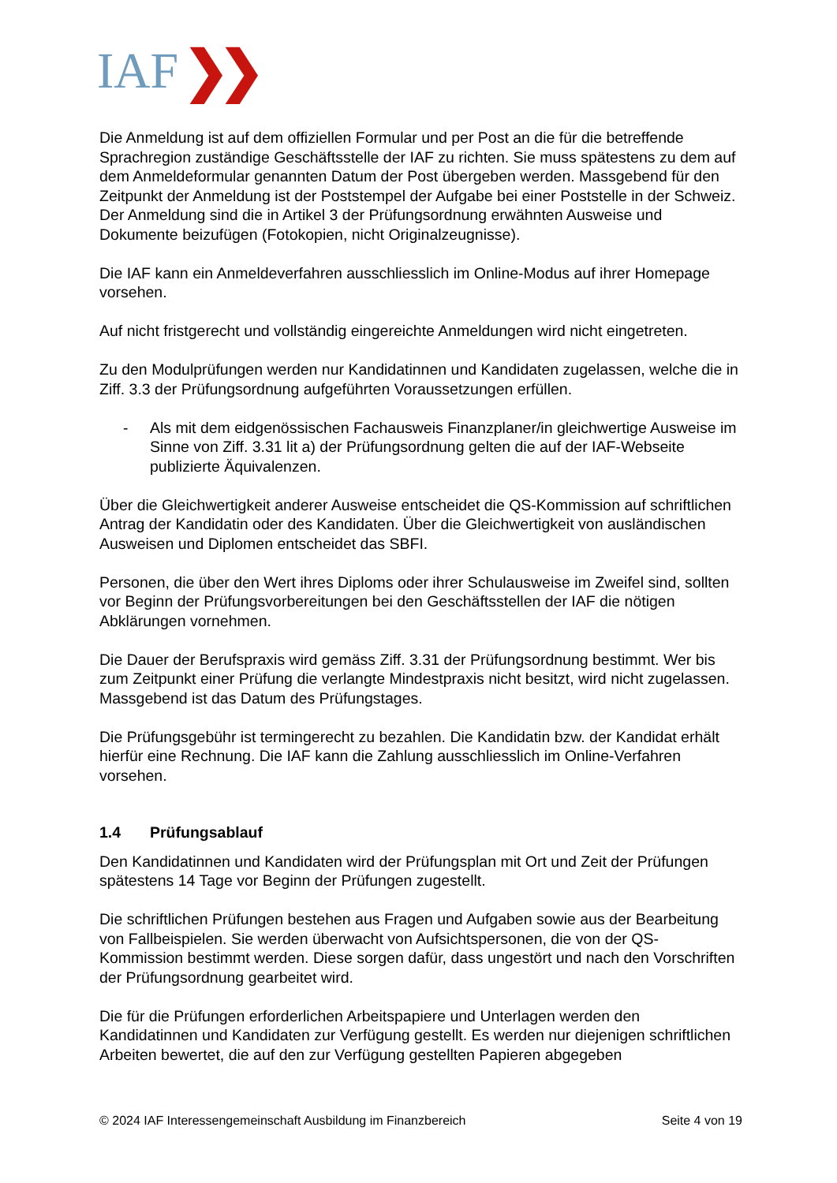IAF ❯❯
Die Anmeldung ist auf dem offiziellen Formular und per Post an die für die betreffende Sprachregion zuständige Geschäftsstelle der IAF zu richten. Sie muss spätestens zu dem auf dem Anmeldeformular genannten Datum der Post übergeben werden. Massgebend für den Zeitpunkt der Anmeldung ist der Poststempel der Aufgabe bei einer Poststelle in der Schweiz. Der Anmeldung sind die in Artikel 3 der Prüfungsordnung erwähnten Ausweise und Dokumente beizufügen (Fotokopien, nicht Originalzeugnisse).
Die IAF kann ein Anmeldeverfahren ausschliesslich im Online-Modus auf ihrer Homepage vorsehen.
Auf nicht fristgerecht und vollständig eingereichte Anmeldungen wird nicht eingetreten.
Zu den Modulprüfungen werden nur Kandidatinnen und Kandidaten zugelassen, welche die in Ziff. 3.3 der Prüfungsordnung aufgeführten Voraussetzungen erfüllen.
- Als mit dem eidgenössischen Fachausweis Finanzplaner/in gleichwertige Ausweise im Sinne von Ziff. 3.31 lit a) der Prüfungsordnung gelten die auf der IAF-Webseite publizierte Äquivalenzen.
Über die Gleichwertigkeit anderer Ausweise entscheidet die QS-Kommission auf schriftlichen Antrag der Kandidatin oder des Kandidaten. Über die Gleichwertigkeit von ausländischen Ausweisen und Diplomen entscheidet das SBFI.
Personen, die über den Wert ihres Diploms oder ihrer Schulausweise im Zweifel sind, sollten vor Beginn der Prüfungsvorbereitungen bei den Geschäftsstellen der IAF die nötigen Abklärungen vornehmen.
Die Dauer der Berufspraxis wird gemäss Ziff. 3.31 der Prüfungsordnung bestimmt. Wer bis zum Zeitpunkt einer Prüfung die verlangte Mindestpraxis nicht besitzt, wird nicht zugelassen. Massgebend ist das Datum des Prüfungstages.
Die Prüfungsgebühr ist termingerecht zu bezahlen. Die Kandidatin bzw. der Kandidat erhält hierfür eine Rechnung. Die IAF kann die Zahlung ausschliesslich im Online-Verfahren vorsehen.
1.4 Prüfungsablauf
Den Kandidatinnen und Kandidaten wird der Prüfungsplan mit Ort und Zeit der Prüfungen spätestens 14 Tage vor Beginn der Prüfungen zugestellt.
Die schriftlichen Prüfungen bestehen aus Fragen und Aufgaben sowie aus der Bearbeitung von Fallbeispielen. Sie werden überwacht von Aufsichtspersonen, die von der QS-Kommission bestimmt werden. Diese sorgen dafür, dass ungestört und nach den Vorschriften der Prüfungsordnung gearbeitet wird.
Die für die Prüfungen erforderlichen Arbeitspapiere und Unterlagen werden den Kandidatinnen und Kandidaten zur Verfügung gestellt. Es werden nur diejenigen schriftlichen Arbeiten bewertet, die auf den zur Verfügung gestellten Papieren abgegeben
© 2024 IAF Interessengemeinschaft Ausbildung im Finanzbereich Seite 4 von 19